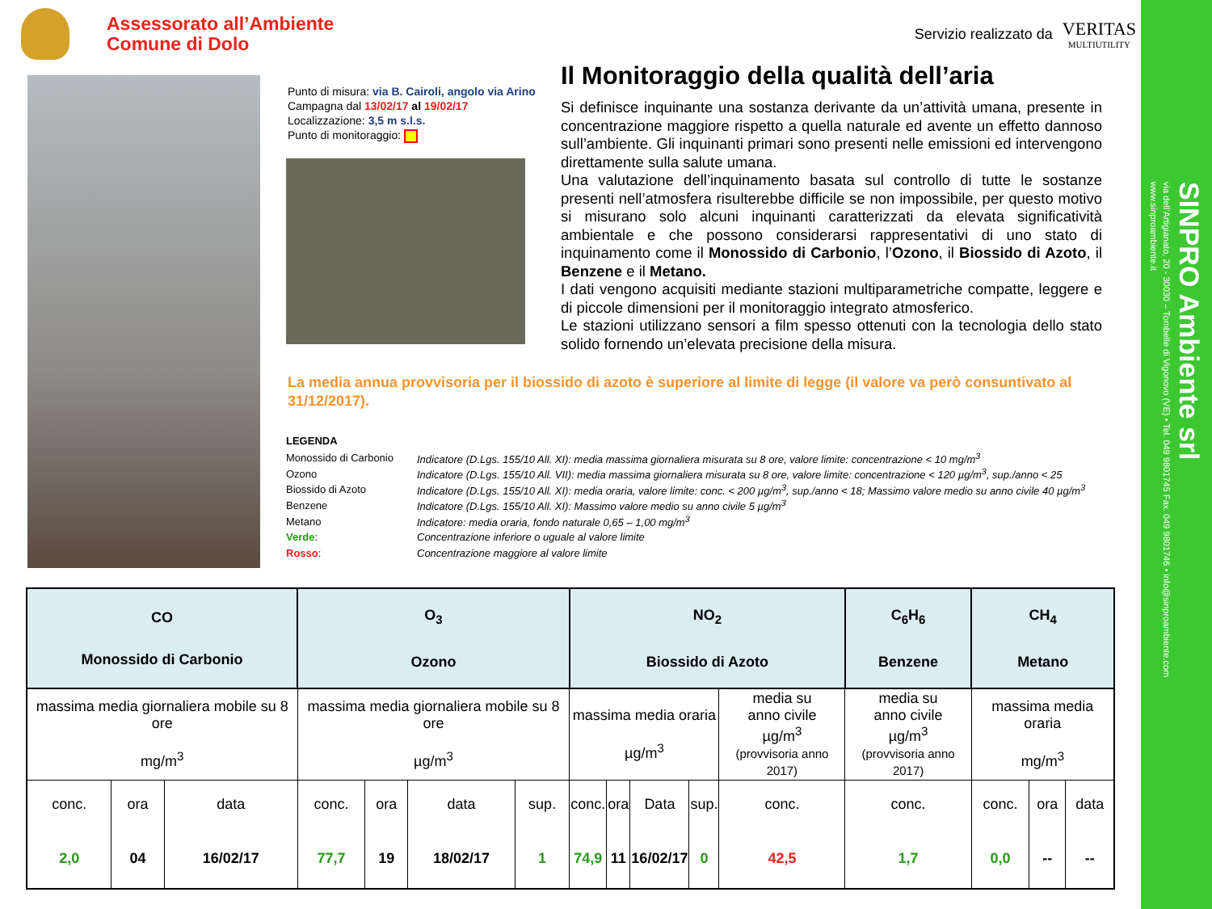Assessorato all’Ambiente
Comune di Dolo
Servizio realizzato da
VERITAS
MULTIUTILITY
Punto di misura: via B. Cairoli, angolo via Arino
Campagna dal 13/02/17 al 19/02/17
Localizzazione: 3,5 m s.l.s.
Punto di monitoraggio:
Il Monitoraggio della qualità dell’aria
Si definisce inquinante una sostanza derivante da un’attività umana, presente in concentrazione maggiore rispetto a quella naturale ed avente un effetto dannoso sull’ambiente. Gli inquinanti primari sono presenti nelle emissioni ed intervengono direttamente sulla salute umana.
Una valutazione dell’inquinamento basata sul controllo di tutte le sostanze presenti nell’atmosfera risulterebbe difficile se non impossibile, per questo motivo si misurano solo alcuni inquinanti caratterizzati da elevata significatività ambientale e che possono considerarsi rappresentativi di uno stato di inquinamento come il Monossido di Carbonio, l’Ozono, il Biossido di Azoto, il Benzene e il Metano.
I dati vengono acquisiti mediante stazioni multiparametriche compatte, leggere e di piccole dimensioni per il monitoraggio integrato atmosferico.
Le stazioni utilizzano sensori a film spesso ottenuti con la tecnologia dello stato solido fornendo un’elevata precisione della misura.
La media annua provvisoria per il biossido di azoto è superiore al limite di legge (il valore va però consuntivato al 31/12/2017).
LEGENDA
| Monossido di Carbonio | Indicatore (D.Lgs. 155/10 All. XI): media massima giornaliera misurata su 8 ore, valore limite: concentrazione < 10 mg/m<sup>3</sup> |
| Ozono | Indicatore (D.Lgs. 155/10 All. VII): media massima giornaliera misurata su 8 ore, valore limite: concentrazione < 120 µg/m<sup>3</sup>, sup./anno < 25 |
| Biossido di Azoto | Indicatore (D.Lgs. 155/10 All. XI): media oraria, valore limite: conc. < 200 µg/m<sup>3</sup>, sup./anno < 18; Massimo valore medio su anno civile 40 µg/m<sup>3</sup> |
| Benzene | Indicatore (D.Lgs. 155/10 All. XI): Massimo valore medio su anno civile 5 µg/m<sup>3</sup> |
| Metano | Indicatore: media oraria, fondo naturale 0,65 – 1,00 mg/m<sup>3</sup> |
| Verde : | Concentrazione inferiore o uguale al valore limite |
| Rosso : | Concentrazione maggiore al valore limite |
| CO Monossido di Carbonio | | | O<sub>3</sub> Ozono | | | | NO<sub>2</sub> Biossido di Azoto | | | | | C<sub>6</sub>H<sub>6</sub> Benzene | CH<sub>4</sub> Metano | | |
| --- | --- | --- | --- | --- | --- | --- | --- | --- | --- | --- | --- | --- | --- | --- | --- |
| massima media giornaliera mobile su 8 ore mg/m<sup>3</sup> | | | massima media giornaliera mobile su 8 ore µg/m<sup>3</sup> | | | | massima media oraria µg/m<sup>3</sup> | | | | media su anno civile µg/m<sup>3</sup> (provvisoria anno 2017) | media su anno civile µg/m<sup>3</sup> (provvisoria anno 2017) | massima media oraria mg/m<sup>3</sup> | | |
| conc. | ora | data | conc. | ora | data | sup. | conc. | ora | Data | sup. | conc. | conc. | conc. | ora | data |
| 2,0 | 04 | 16/02/17 | 77,7 | 19 | 18/02/17 | 1 | 74,9 | 11 | 16/02/17 | 0 | 42,5 | 1,7 | 0,0 | -- | -- |
SINPRO Ambiente srl
via dell’Artigianato, 20 - 30030 – Tombelle di Vigonovo (VE) • Tel. 049 9801745 Fax. 049 9801746 • info@sinproambiente.com
www.sinproambiente.it